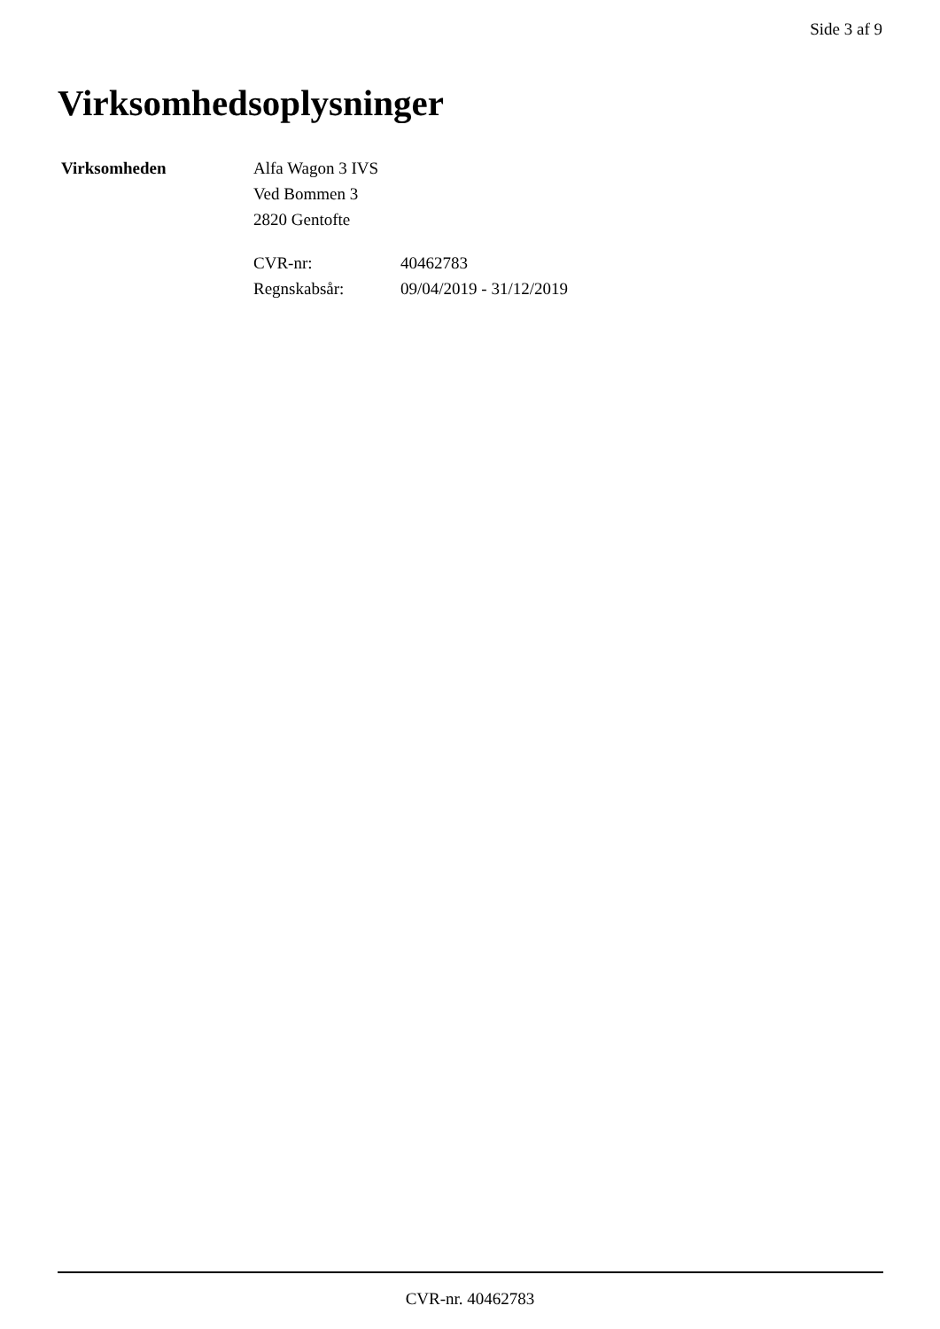Side 3 af 9
Virksomhedsoplysninger
| Virksomheden | Alfa Wagon 3 IVS Ved Bommen 3 2820 Gentofte / CVR-nr: / 40462783 / / Regnskabsår: / 09/04/2019 - 31/12/2019 / |
CVR-nr. 40462783